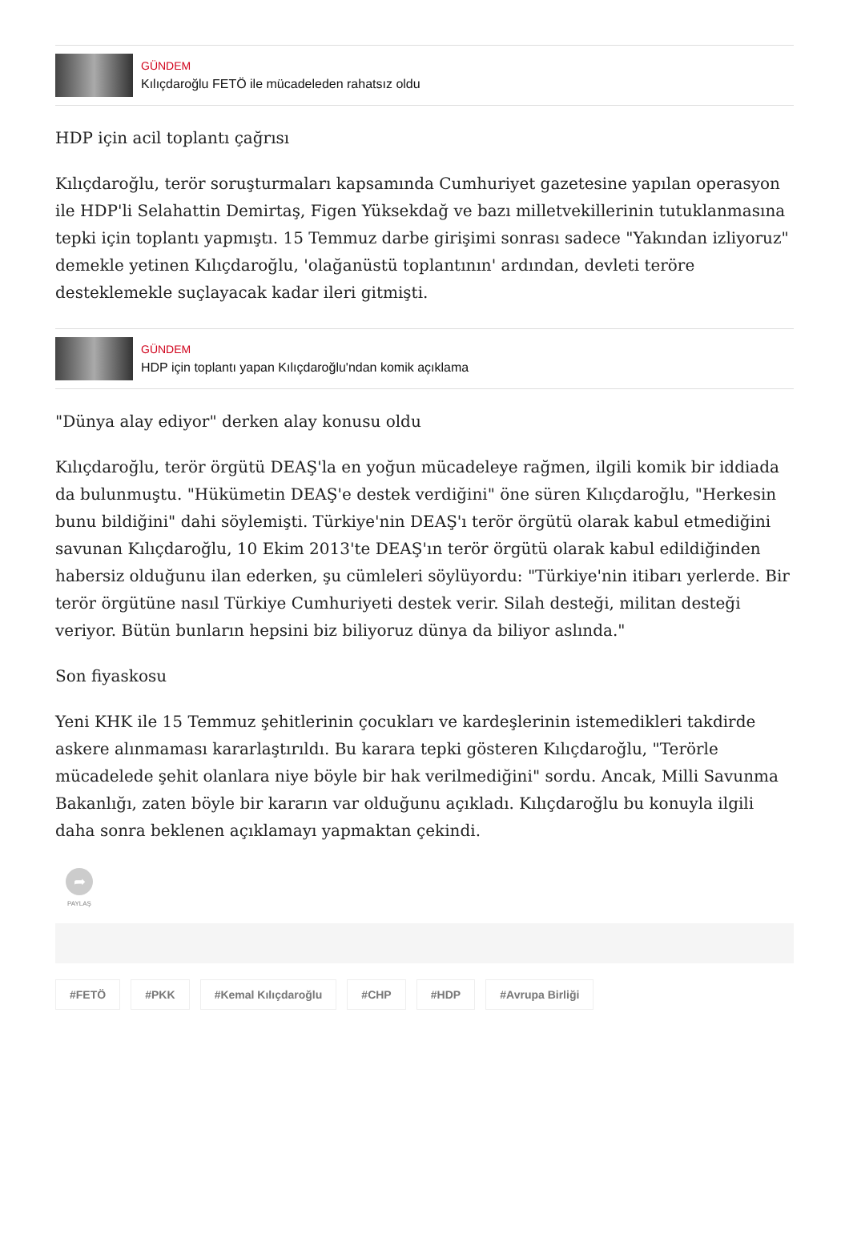GÜNDEM
Kılıçdaroğlu FETÖ ile mücadeleden rahatsız oldu
HDP için acil toplantı çağrısı
Kılıçdaroğlu, terör soruşturmaları kapsamında Cumhuriyet gazetesine yapılan operasyon ile HDP'li Selahattin Demirtaş, Figen Yüksekdağ ve bazı milletvekillerinin tutuklanmasına tepki için toplantı yapmıştı. 15 Temmuz darbe girişimi sonrası sadece "Yakından izliyoruz" demekle yetinen Kılıçdaroğlu, 'olağanüstü toplantının' ardından, devleti teröre desteklemekle suçlayacak kadar ileri gitmişti.
GÜNDEM
HDP için toplantı yapan Kılıçdaroğlu'ndan komik açıklama
"Dünya alay ediyor" derken alay konusu oldu
Kılıçdaroğlu, terör örgütü DEAŞ'la en yoğun mücadeleye rağmen, ilgili komik bir iddiada da bulunmuştu. "Hükümetin DEAŞ'e destek verdiğini" öne süren Kılıçdaroğlu, "Herkesin bunu bildiğini" dahi söylemişti. Türkiye'nin DEAŞ'ı terör örgütü olarak kabul etmediğini savunan Kılıçdaroğlu, 10 Ekim 2013'te DEAŞ'ın terör örgütü olarak kabul edildiğinden habersiz olduğunu ilan ederken, şu cümleleri söylüyordu: "Türkiye'nin itibarı yerlerde. Bir terör örgütüne nasıl Türkiye Cumhuriyeti destek verir. Silah desteği, militan desteği veriyor. Bütün bunların hepsini biz biliyoruz dünya da biliyor aslında."
Son fiyaskosu
Yeni KHK ile 15 Temmuz şehitlerinin çocukları ve kardeşlerinin istemedikleri takdirde askere alınmaması kararlaştırıldı. Bu karara tepki gösteren Kılıçdaroğlu, "Terörle mücadelede şehit olanlara niye böyle bir hak verilmediğini" sordu. Ancak, Milli Savunma Bakanlığı, zaten böyle bir kararın var olduğunu açıkladı. Kılıçdaroğlu bu konuyla ilgili daha sonra beklenen açıklamayı yapmaktan çekindi.
➦
PAYLAŞ
#FETÖ #PKK #Kemal Kılıçdaroğlu #CHP #HDP #Avrupa Birliği